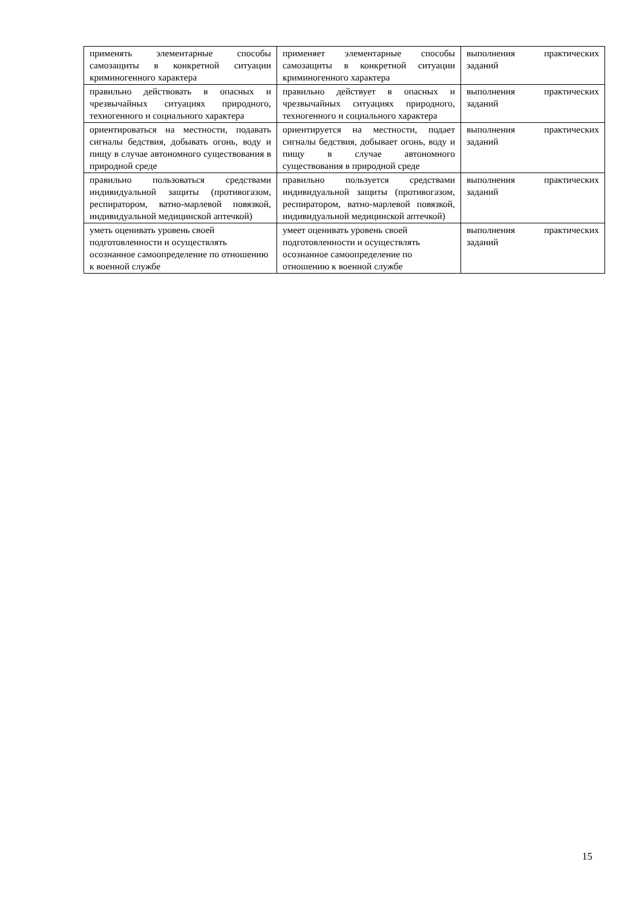| применять элементарные способы самозащиты в конкретной ситуации криминогенного характера | применяет элементарные способы самозащиты в конкретной ситуации криминогенного характера | выполнения практических заданий |
| правильно действовать в опасных и чрезвычайных ситуациях природного, техногенного и социального характера | правильно действует в опасных и чрезвычайных ситуациях природного, техногенного и социального характера | выполнения практических заданий |
| ориентироваться на местности, подавать сигналы бедствия, добывать огонь, воду и пищу в случае автономного существования в природной среде | ориентируется на местности, подает сигналы бедствия, добывает огонь, воду и пищу в случае автономного существования в природной среде | выполнения практических заданий |
| правильно пользоваться средствами индивидуальной защиты (противогазом, респиратором, ватно-марлевой повязкой, индивидуальной медицинской аптечкой) | правильно пользуется средствами индивидуальной защиты (противогазом, респиратором, ватно-марлевой повязкой, индивидуальной медицинской аптечкой) | выполнения практических заданий |
| уметь оценивать уровень своей подготовленности и осуществлять осознанное самоопределение по отношению к военной службе | умеет оценивать уровень своей подготовленности и осуществлять осознанное самоопределение по отношению к военной службе | выполнения практических заданий |
15